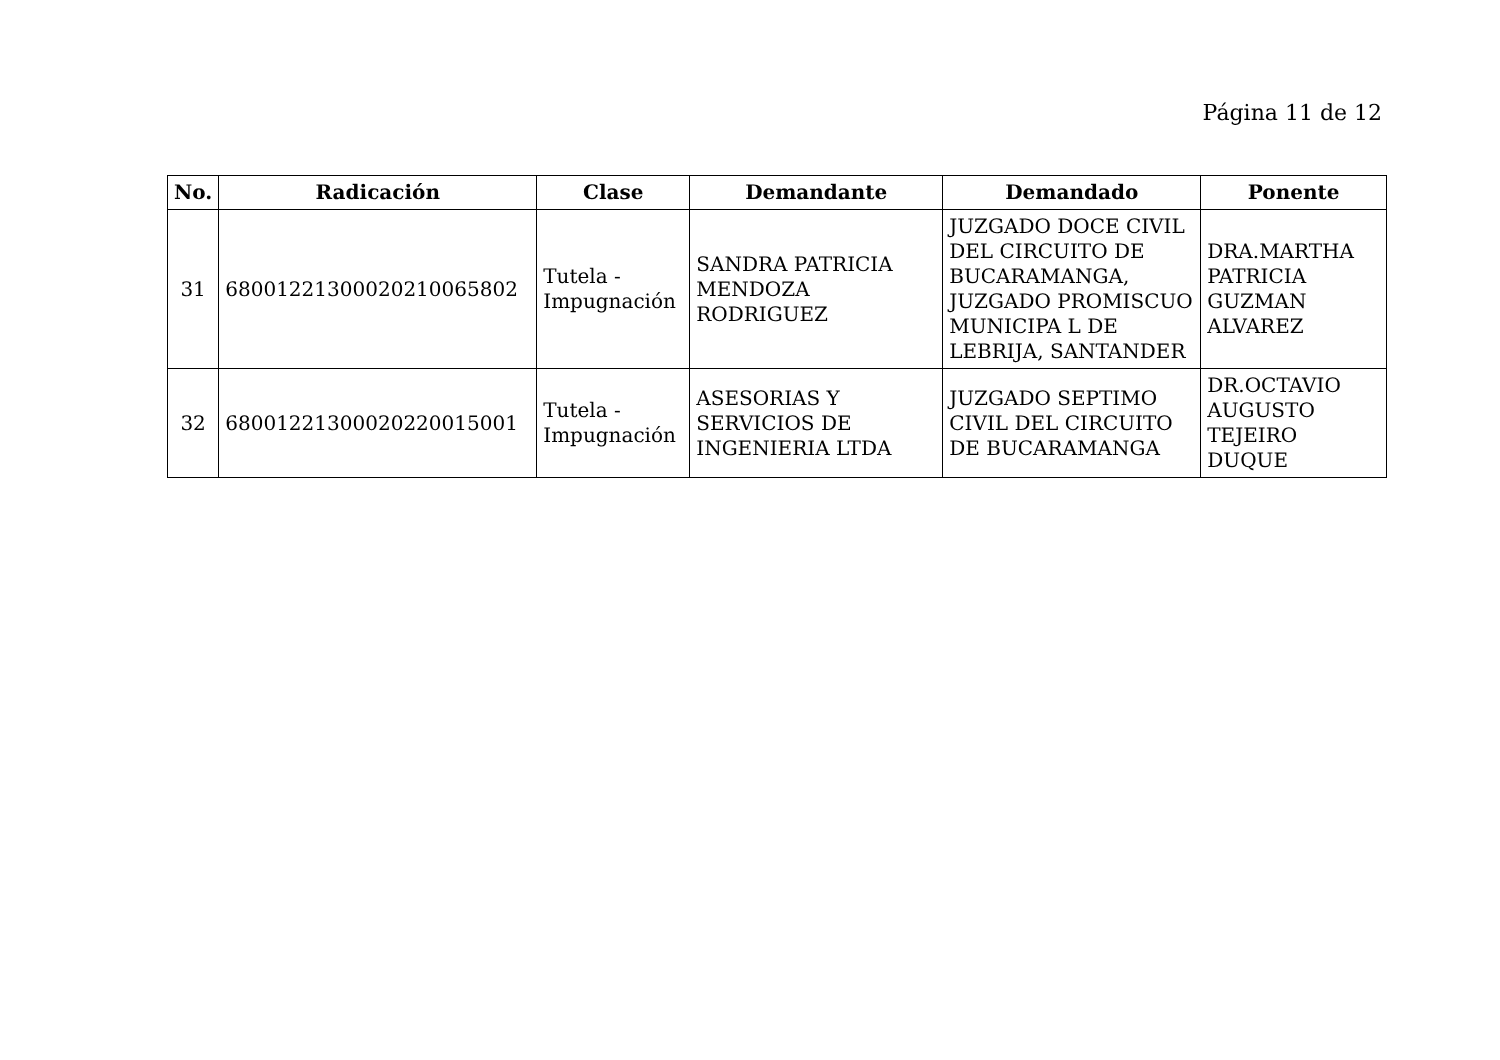Página 11 de 12
| No. | Radicación | Clase | Demandante | Demandado | Ponente |
| --- | --- | --- | --- | --- | --- |
| 31 | 68001221300020210065802 | Tutela - Impugnación | SANDRA PATRICIA MENDOZA RODRIGUEZ | JUZGADO DOCE CIVIL DEL CIRCUITO DE BUCARAMANGA, JUZGADO PROMISCUO MUNICIPA L DE LEBRIJA, SANTANDER | DRA.MARTHA PATRICIA GUZMAN ALVAREZ |
| 32 | 68001221300020220015001 | Tutela - Impugnación | ASESORIAS Y SERVICIOS DE INGENIERIA LTDA | JUZGADO SEPTIMO CIVIL DEL CIRCUITO DE BUCARAMANGA | DR.OCTAVIO AUGUSTO TEJEIRO DUQUE |